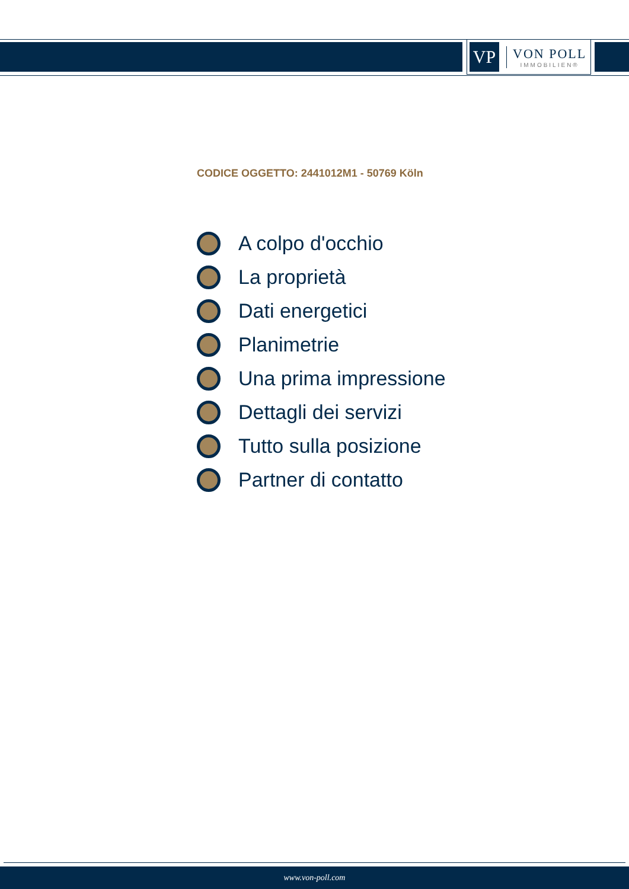VP
VON POLL
IMMOBILIEN®
CODICE OGGETTO: 2441012M1 - 50769 Köln
A colpo d'occhio
La proprietà
Dati energetici
Planimetrie
Una prima impressione
Dettagli dei servizi
Tutto sulla posizione
Partner di contatto
www.von-poll.com